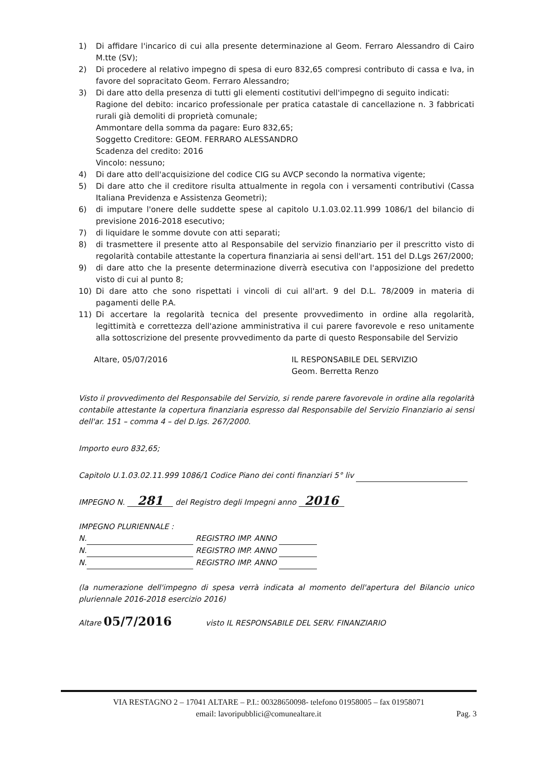1) Di affidare l'incarico di cui alla presente determinazione al Geom. Ferraro Alessandro di Cairo M.tte (SV);
2) Di procedere al relativo impegno di spesa di euro 832,65 compresi contributo di cassa e Iva, in favore del sopracitato Geom. Ferraro Alessandro;
3) Di dare atto della presenza di tutti gli elementi costitutivi dell'impegno di seguito indicati:
Ragione del debito: incarico professionale per pratica catastale di cancellazione n. 3 fabbricati rurali già demoliti di proprietà comunale;
Ammontare della somma da pagare: Euro 832,65;
Soggetto Creditore: GEOM. FERRARO ALESSANDRO
Scadenza del credito: 2016
Vincolo: nessuno;
4) Di dare atto dell'acquisizione del codice CIG su AVCP secondo la normativa vigente;
5) Di dare atto che il creditore risulta attualmente in regola con i versamenti contributivi (Cassa Italiana Previdenza e Assistenza Geometri);
6) di imputare l'onere delle suddette spese al capitolo U.1.03.02.11.999 1086/1 del bilancio di previsione 2016-2018 esecutivo;
7) di liquidare le somme dovute con atti separati;
8) di trasmettere il presente atto al Responsabile del servizio finanziario per il prescritto visto di regolarità contabile attestante la copertura finanziaria ai sensi dell'art. 151 del D.Lgs 267/2000;
9) di dare atto che la presente determinazione diverrà esecutiva con l'apposizione del predetto visto di cui al punto 8;
10) Di dare atto che sono rispettati i vincoli di cui all'art. 9 del D.L. 78/2009 in materia di pagamenti delle P.A.
11) Di accertare la regolarità tecnica del presente provvedimento in ordine alla regolarità, legittimità e correttezza dell'azione amministrativa il cui parere favorevole e reso unitamente alla sottoscrizione del presente provvedimento da parte di questo Responsabile del Servizio
Altare, 05/07/2016 IL RESPONSABILE DEL SERVIZIO
Geom. Berretta Renzo
Visto il provvedimento del Responsabile del Servizio, si rende parere favorevole in ordine alla regolarità contabile attestante la copertura finanziaria espresso dal Responsabile del Servizio Finanziario ai sensi dell'ar. 151 – comma 4 – del D.lgs. 267/2000.
Importo euro 832,65;
Capitolo U.1.03.02.11.999 1086/1 Codice Piano dei conti finanziari 5° liv
IMPEGNO N. 281 del Registro degli Impegni anno 2016
IMPEGNO PLURIENNALE :
N. REGISTRO IMP. ANNO
N. REGISTRO IMP. ANNO
N. REGISTRO IMP. ANNO
(la numerazione dell'impegno di spesa verrà indicata al momento dell'apertura del Bilancio unico pluriennale 2016-2018 esercizio 2016)
Altare 05/7/2016 visto IL RESPONSABILE DEL SERV. FINANZIARIO
VIA RESTAGNO 2 – 17041 ALTARE – P.I.: 00328650098- telefono 01958005 – fax 01958071
email: lavoripubblici@comunealtare.it Pag. 3